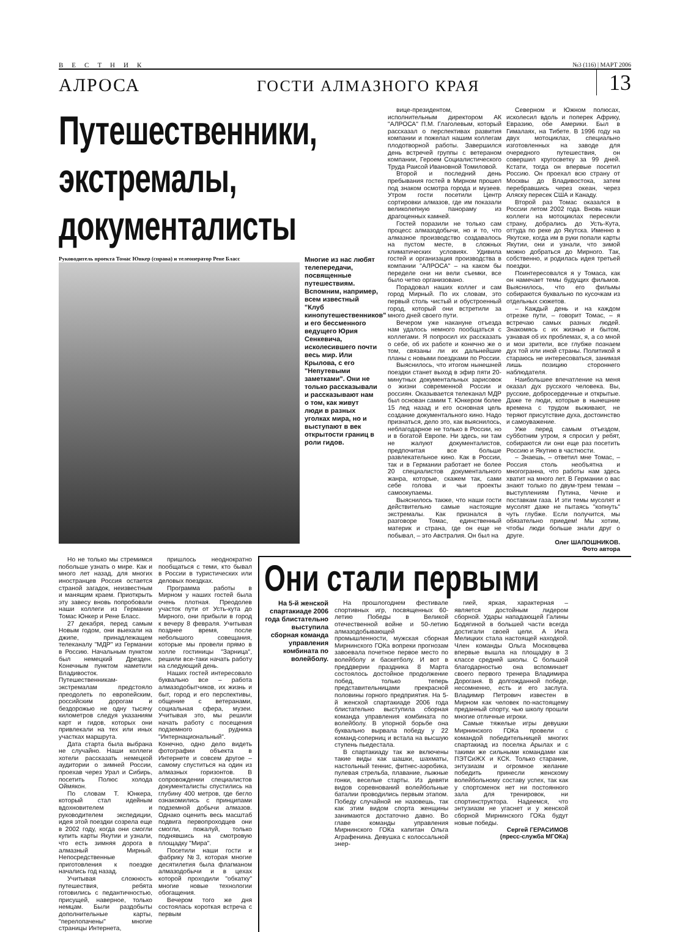ВЕСТНИК №3 (116) | МАРТ 2006
АЛРОСА ГОСТИ АЛМАЗНОГО КРАЯ 13
Путешественники, экстремалы, документалисты
Руководитель проекта Томас Юнкер (справа) и телеоператор Рене Бласс
Многие из нас любят телепередачи, посвященные путешествиям. Вспомним, например, всем известный "Клуб кинопутешественников" и его бессменного ведущего Юрия Сенкевича, исколесившего почти весь мир. Или Крылова, с его "Непутевыми заметками". Они не только рассказывали и рассказывают нам о том, как живут люди в разных уголках мира, но и выступают в век открытости границ в роли гидов.
вице-президентом, исполнительным директором АК "АЛРОСА" П.М. Глаголевым, который рассказал о перспективах развития компании и пожелал нашим коллегам плодотворной работы. Завершился день встречей группы с ветераном компании, Героем Социалистического Труда Раисой Ивановной Томиловой.
Второй и последний день пребывания гостей в Мирном прошел под знаком осмотра города и музеев. Утром гости посетили Центр сортировки алмазов, где им показали великолепную панораму из драгоценных камней.
Гостей поразили не только сам процесс алмазодобычи, но и то, что алмазное производство создавалось на пустом месте, в сложных климатических условиях. Удивила гостей и организация производства в компании "АЛРОСА" – на каком бы переделе они ни вели съемки, все было четко организовано.
Порадовал наших коллег и сам город Мирный. По их словам, это первый столь чистый и обустроенный город, который они встретили за много дней своего пути.
Вечером уже накануне отъезда нам удалось немного пообщаться с коллегами. Я попросил их рассказать о себе, об их работе и конечно же о том, связаны ли их дальнейшие планы с новыми поездками по России.
Выяснилось, что итогом нынешней поездки станет выход в эфир пяти 20-минутных документальных зарисовок о жизни современной России и россиян. Оказывается телеканал МДР был основан самим Т. Юнкером более 15 лед назад и его основная цель создание документального кино. Надо признаться, дело это, как выяснилось, неблагодарное не только в России, но и в богатой Европе. Ни здесь, ни там не жалуют документалистов, предпочитая все больше развлекательное кино. Как в России, так и в Германии работает не более 20 специалистов документального жанра, которые, скажем так, сами себе голова и чьи проекты самоокупаемы.
Выяснилось также, что наши гости действительно самые настоящие экстремалы. Как признался в разговоре Томас, единственный материк и страна, где он еще не побывал, – это Австралия. Он был на
Северном и Южном полюсах, исколесил вдоль и поперек Африку, Евразию, обе Америки. Был в Гималаях, на Тибете. В 1996 году на двух мотоциклах, специально изготовленных на заводе для очередного путешествия, он совершил кругосветку за 99 дней. Кстати, тогда он впервые посетил Россию. Он проехал всю страну от Москвы до Владивостока, затем перебравшись через океан, через Аляску пересек США и Канаду.
Второй раз Томас оказался в России летом 2002 года. Вновь наши коллеги на мотоциклах пересекли страну, добрались до Усть-Кута, оттуда по реке до Якутска. Именно в Якутске, когда им в руки попали карты Якутии, они и узнали, что зимой можно добраться до Мирного. Так, собственно, и родилась идея третьей поездки.
Поинтересовался я у Томаса, как он намечает темы будущих фильмов. Выяснилось, что его фильмы собираются буквально по кусочкам из отдельных сюжетов.
– Каждый день и на каждом отрезке пути, – говорит Томас, – я встречаю самых разных людей. Знакомясь с их жизнью и бытом, узнавая об их проблемах, я, а со мной и мои зрители, все глубже познаем дух той или иной страны. Политикой я стараюсь не интересоваться, занимая лишь позицию стороннего наблюдателя.
Наибольшее впечатление на меня оказал дух русского человека. Вы, русские, добросердечные и открытые. Даже те люди, которые в нынешние времена с трудом выживают, не теряют присутствие духа, достоинство и самоуважение.
Уже перед самым отъездом, субботним утром, я спросил у ребят, собираются ли они еще раз посетить Россию и Якутию в частности.
– Знаешь, – ответил мне Томас, – Россия столь необъятна и многогранна, что работы нам здесь хватит на много лет. В Германии о вас знают только по двум-трем темам – выступлениям Путина, Чечне и поставкам газа. И эти темы мусолят и мусолят даже не пытаясь "копнуть" чуть глубже. Если получится, мы обязательно приедем! Мы хотим, чтобы люди больше знали друг о друге.
Олег ШАПОШНИКОВ.
Фото автора
Но не только мы стремимся побольше узнать о мире. Как и много лет назад, для многих иностранцев Россия остается страной загадок, неизвестным и манящим краем. Приоткрыть эту завесу вновь попробовали наши коллеги из Германии Томас Юнкер и Рене Бласс.
27 декабря, перед самым Новым годом, они выехали на джипе, принадлежащем телеканалу "МДР" из Германии в Россию. Начальным пунктом был немецкий Дрезден. Конечным пунктом наметили Владивосток. Путешественникам-экстремалам предстояло преодолеть по европейским, российским дорогам и бездорожью не одну тысячу километров следуя указаниям карт и гидов, которых они привлекали на тех или иных участках маршрута.
Дата старта была выбрана не случайно. Наши коллеги хотели рассказать немецкой аудитории о зимней России, проехав через Урал и Сибирь, посетить Полюс холода Оймякон.
По словам Т. Юнкера, который стал идейным вдохновителем и руководителем экспедиции, идея этой поездки созрела еще в 2002 году, когда они смогли купить карты Якутии и узнали, что есть зимняя дорога в алмазный Мирный. Непосредственные приготовления к поездке начались год назад.
Учитывая сложность путешествия, ребята готовились с педантичностью, присущей, наверное, только немцам. Были раздобыты дополнительные карты, "перелопачены" многие страницы Интернета,
пришлось неоднократно пообщаться с теми, кто бывал в России в туристических или деловых поездках.
Программа работы в Мирном у наших гостей была очень плотная. Преодолев участок пути от Усть-кута до Мирного, они прибыли в город к вечеру 8 февраля. Учитывая позднее время, после небольшого совещания, которые мы провели прямо в холле гостиницы "Зарница", решили все-таки начать работу на следующий день.
Наших гостей интересовало буквально все – работа алмазодобытчиков, их жизнь и быт, город и его перспективы, общение с ветеранами, социальная сфера, музеи. Учитывая это, мы решили начать работу с посещения подземного рудника "Интернациональный". Конечно, одно дело видеть фотографии объекта в Интернете и совсем другое – самому спуститься на один из алмазных горизонтов. В сопровождении специалистов документалисты спустились на глубину 400 метров, где бегло ознакомились с принципами подземной добычи алмазов. Однако оценить весь масштаб подвига первопроходцев они смогли, пожалуй, только поднявшись на смотровую площадку "Мира".
Посетили наши гости и фабрику №3, которая многие десятилетия была флагманом алмазодобычи и в цехах которой проходили "обкатку" многие новые технологии обогащения.
Вечером того же дня состоялась короткая встреча с первым
Они стали первыми
На 5-й женской спартакиаде 2006 года блистательно выступила сборная команда управления комбината по волейболу.
На прошлогоднем фестивале спортивных игр, посвященных 60-летию Победы в Великой отечественной войне и 50-летию алмазодобывающей промышленности, мужская сборная Мирнинского ГОКа вопреки прогнозам завоевала почетное первое место по волейболу и баскетболу. И вот в преддверии праздника 8 Марта состоялось достойное продолжение побед, только теперь представительницами прекрасной половины горного предприятия. На 5-й женской спартакиаде 2006 года блистательно выступила сборная команда управления комбината по волейболу. В упорной борьбе она буквально вырвала победу у 22 команд-соперниц и встала на высшую ступень пьедестала.
В спартакиаду так же включены такие виды как шашки, шахматы, настольный теннис, фитнес-аэробика, пулевая стрельба, плавание, лыжные гонки, веселые старты. Из девяти видов соревнований волейбольные баталии проводились первым этапом. Победу случайной не назовешь, так как этим видом спорта женщины занимаются достаточно давно. Во главе команды управления Мирнинского ГОКа капитан Ольга Аграфенина. Девушка с колоссальной энер-
гией, яркая, характерная – является достойным лидером сборной. Удары нападающей Галины Бодягиной в большей части всегда достигали своей цели. А Инга Мелицких стала настоящей находкой. Член команды Ольга Московцева впервые вышла на площадку в 3 классе средней школы. С большой благодарностью она вспоминает своего первого тренера Владимира Дороганя. В долгожданной победе, несомненно, есть и его заслуга. Владимир Петрович известен в Мирном как человек по-настоящему преданный спорту, чью школу прошли многие отличные игроки.
Самые тяжелые игры девушки Мирнинского ГОКа провели с командой победительницей многих спартакиад из поселка Арылах и с такими же сильными командами как ПЭТСиЖХ и КСК. Только старание, энтузиазм и огромное желание победить принесли женскому волейбольному составу успех, так как у спортсменок нет ни постоянного зала для тренировок, ни спортинструктора. Надеемся, что энтузиазм не угаснет и у женской сборной Мирнинского ГОКа будут новые победы.
Сергей ГЕРАСИМОВ
(пресс-служба МГОКа)